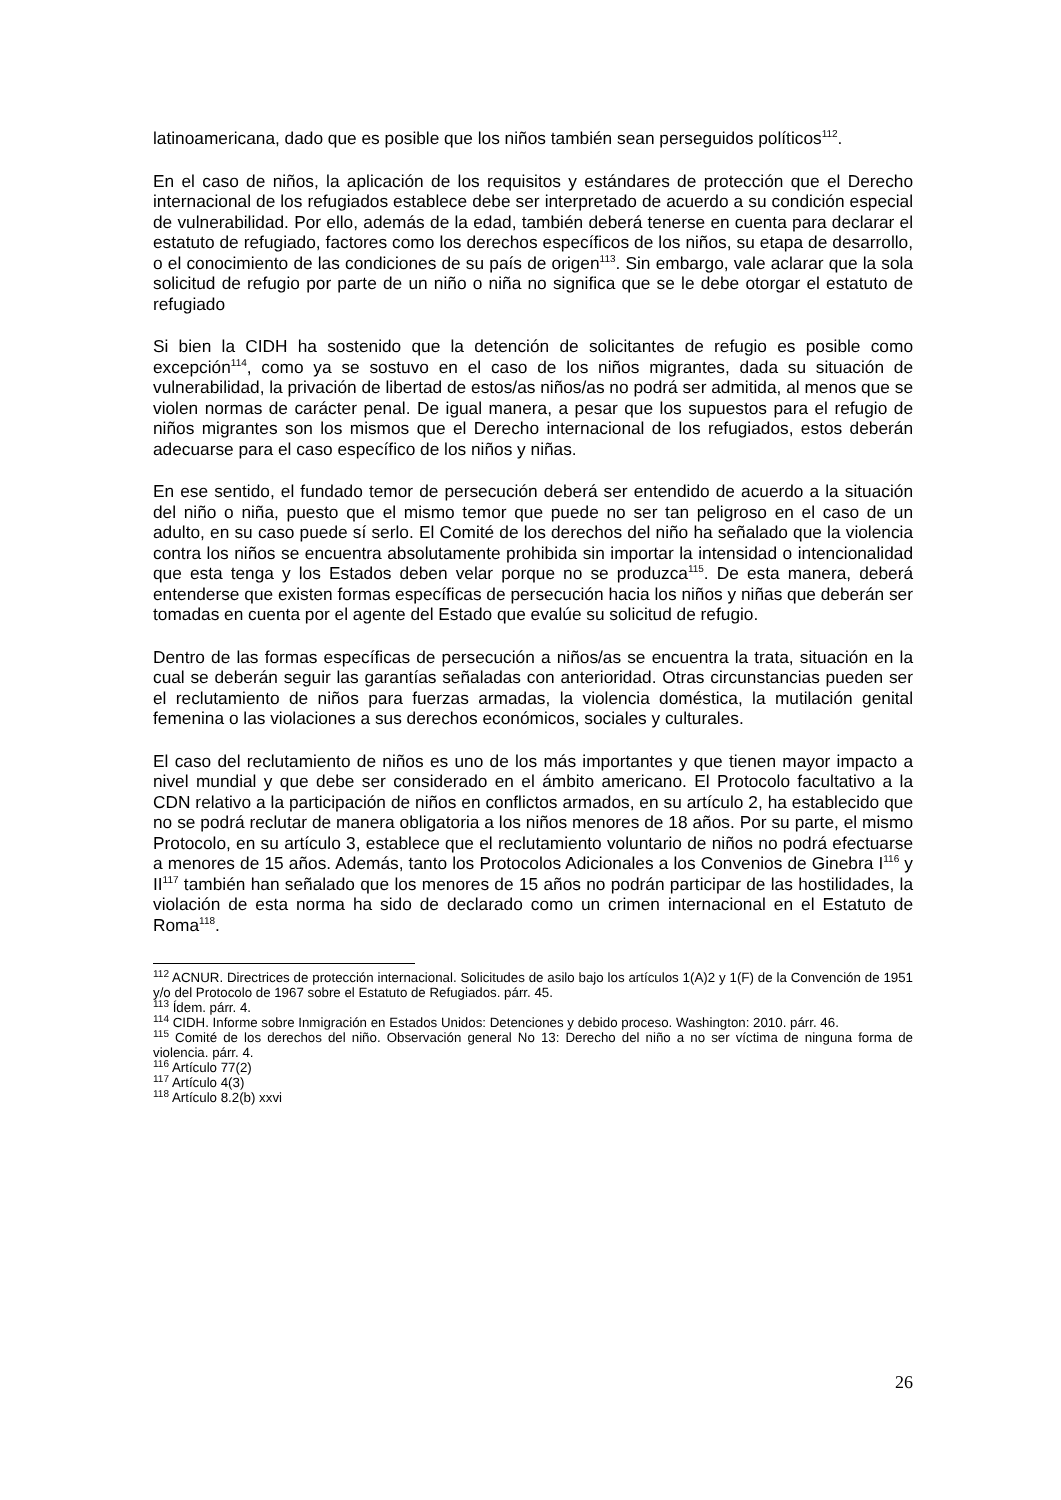latinoamericana, dado que es posible que los niños también sean perseguidos políticos<sup>112</sup>.
En el caso de niños, la aplicación de los requisitos y estándares de protección que el Derecho internacional de los refugiados establece debe ser interpretado de acuerdo a su condición especial de vulnerabilidad. Por ello, además de la edad, también deberá tenerse en cuenta para declarar el estatuto de refugiado, factores como los derechos específicos de los niños, su etapa de desarrollo, o el conocimiento de las condiciones de su país de origen<sup>113</sup>. Sin embargo, vale aclarar que la sola solicitud de refugio por parte de un niño o niña no significa que se le debe otorgar el estatuto de refugiado
Si bien la CIDH ha sostenido que la detención de solicitantes de refugio es posible como excepción<sup>114</sup>, como ya se sostuvo en el caso de los niños migrantes, dada su situación de vulnerabilidad, la privación de libertad de estos/as niños/as no podrá ser admitida, al menos que se violen normas de carácter penal. De igual manera, a pesar que los supuestos para el refugio de niños migrantes son los mismos que el Derecho internacional de los refugiados, estos deberán adecuarse para el caso específico de los niños y niñas.
En ese sentido, el fundado temor de persecución deberá ser entendido de acuerdo a la situación del niño o niña, puesto que el mismo temor que puede no ser tan peligroso en el caso de un adulto, en su caso puede sí serlo. El Comité de los derechos del niño ha señalado que la violencia contra los niños se encuentra absolutamente prohibida sin importar la intensidad o intencionalidad que esta tenga y los Estados deben velar porque no se produzca<sup>115</sup>. De esta manera, deberá entenderse que existen formas específicas de persecución hacia los niños y niñas que deberán ser tomadas en cuenta por el agente del Estado que evalúe su solicitud de refugio.
Dentro de las formas específicas de persecución a niños/as se encuentra la trata, situación en la cual se deberán seguir las garantías señaladas con anterioridad. Otras circunstancias pueden ser el reclutamiento de niños para fuerzas armadas, la violencia doméstica, la mutilación genital femenina o las violaciones a sus derechos económicos, sociales y culturales.
El caso del reclutamiento de niños es uno de los más importantes y que tienen mayor impacto a nivel mundial y que debe ser considerado en el ámbito americano. El Protocolo facultativo a la CDN relativo a la participación de niños en conflictos armados, en su artículo 2, ha establecido que no se podrá reclutar de manera obligatoria a los niños menores de 18 años. Por su parte, el mismo Protocolo, en su artículo 3, establece que el reclutamiento voluntario de niños no podrá efectuarse a menores de 15 años. Además, tanto los Protocolos Adicionales a los Convenios de Ginebra I<sup>116</sup> y II<sup>117</sup> también han señalado que los menores de 15 años no podrán participar de las hostilidades, la violación de esta norma ha sido de declarado como un crimen internacional en el Estatuto de Roma<sup>118</sup>.
<sup>112</sup> ACNUR. Directrices de protección internacional. Solicitudes de asilo bajo los artículos 1(A)2 y 1(F) de la Convención de 1951 y/o del Protocolo de 1967 sobre el Estatuto de Refugiados. párr. 45.
<sup>113</sup> Ídem. párr. 4.
<sup>114</sup> CIDH. Informe sobre Inmigración en Estados Unidos: Detenciones y debido proceso. Washington: 2010. párr. 46.
<sup>115</sup> Comité de los derechos del niño. Observación general No 13: Derecho del niño a no ser víctima de ninguna forma de violencia. párr. 4.
<sup>116</sup> Artículo 77(2)
<sup>117</sup> Artículo 4(3)
<sup>118</sup> Artículo 8.2(b) xxvi
26